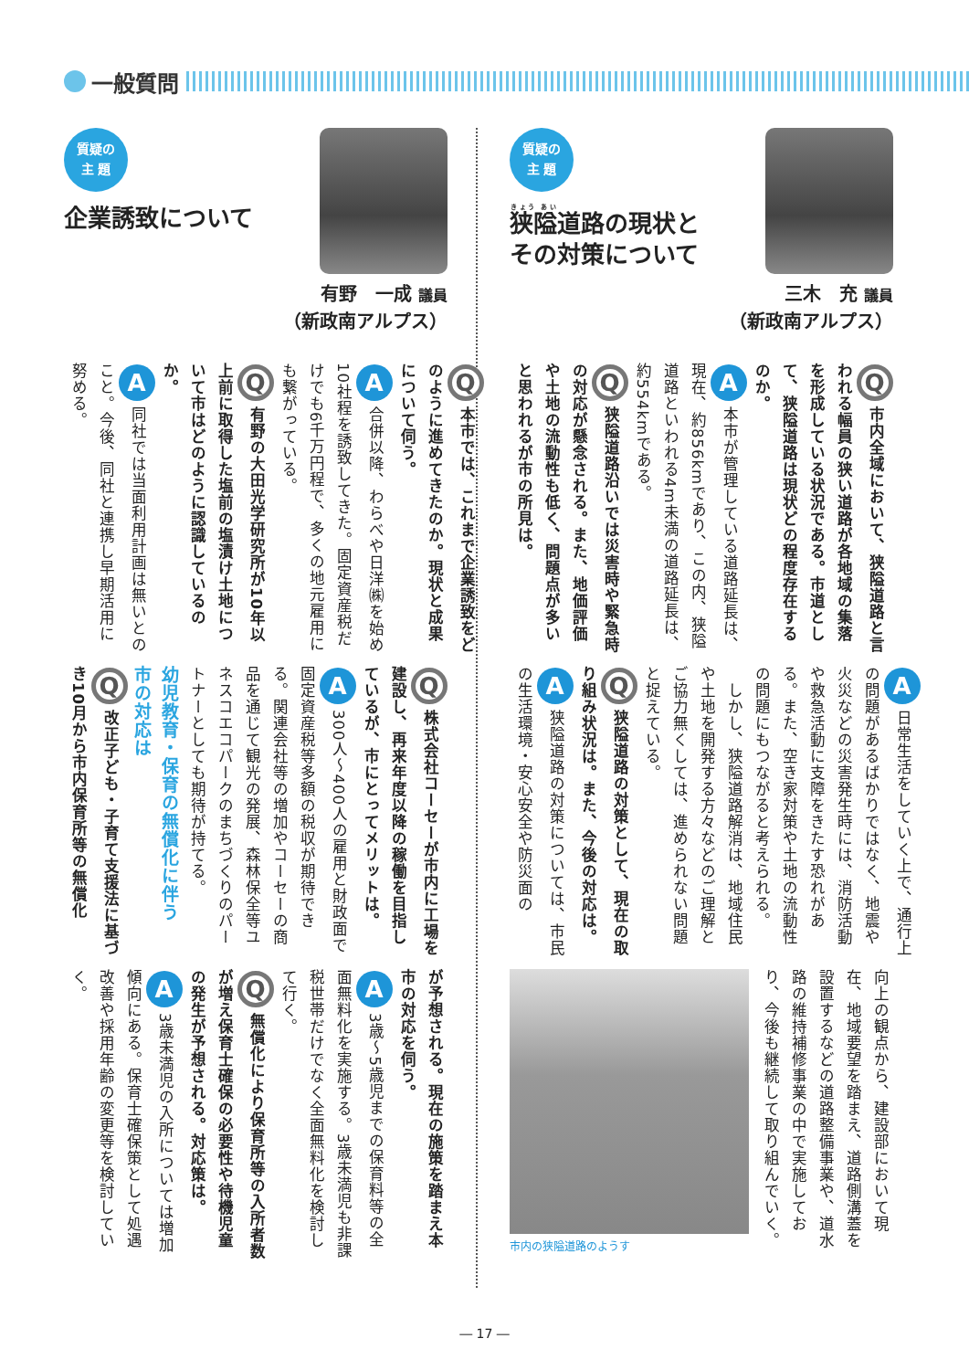一般質問
質疑の
主 題
狭隘道路の現状と
その対策について
三木　充 議員
（新政南アルプス）
Q市内全域において、狭隘道路と言われる幅員の狭い道路が各地域の集落を形成している状況である。市道として、狭隘道路は現状どの程度存在するのか。
A本市が管理している道路延長は、現在、約856kmであり、この内、狭隘道路といわれる4m未満の道路延長は、約554kmである。
Q狭隘道路沿いでは災害時や緊急時の対応が懸念される。また、地価評価や土地の流動性も低く、問題点が多いと思われるが市の所見は。
A日常生活をしていく上で、通行上の問題があるばかりではなく、地震や火災などの災害発生時には、消防活動や救急活動に支障をきたす恐れがある。また、空き家対策や土地の流動性の問題にもつながると考えられる。
　しかし、狭隘道路解消は、地域住民や土地を開発する方々などのご理解とご協力無くしては、進められない問題と捉えている。
Q狭隘道路の対策として、現在の取り組み状況は。また、今後の対応は。
A狭隘道路の対策については、市民の生活環境・安心安全や防災面の
向上の観点から、建設部において現在、地域要望を踏まえ、道路側溝蓋を設置するなどの道路整備事業や、道水路の維持補修事業の中で実施しており、今後も継続して取り組んでいく。
市内の狭隘道路のようす
質疑の
主 題
企業誘致について
有野　一成 議員
（新政南アルプス）
Q本市では、これまで企業誘致をどのように進めてきたのか。現状と成果について伺う。
A合併以降、わらべや日洋㈱を始め10社程を誘致してきた。固定資産税だけでも6千万円程で、多くの地元雇用にも繋がっている。
Q有野の大田光学研究所が10年以上前に取得した塩前の塩漬け土地について市はどのように認識しているのか。
A同社では当面利用計画は無いとのこと。今後、同社と連携し早期活用に努める。
Q株式会社コーセーが市内に工場を建設し、再来年度以降の稼働を目指しているが、市にとってメリットは。
A 300人～400人の雇用と財政面で固定資産税等多額の税収が期待できる。関連会社等の増加やコーセーの商品を通じて観光の発展、森林保全等ユネスコエコパークのまちづくりのパートナーとしても期待が持てる。
幼児教育・保育の無償化に伴う
市の対応は
Q改正子ども・子育て支援法に基づき10月から市内保育所等の無償化
が予想される。現在の施策を踏まえ本市の対応を伺う。
A 3歳～5歳児までの保育料等の全面無料化を実施する。3歳未満児も非課税世帯だけでなく全面無料化を検討して行く。
Q無償化により保育所等の入所者数が増え保育士確保の必要性や待機児童の発生が予想される。対応策は。
A 3歳未満児の入所については増加傾向にある。保育士確保策として処遇改善や採用年齢の変更等を検討していく。
― 17 ―